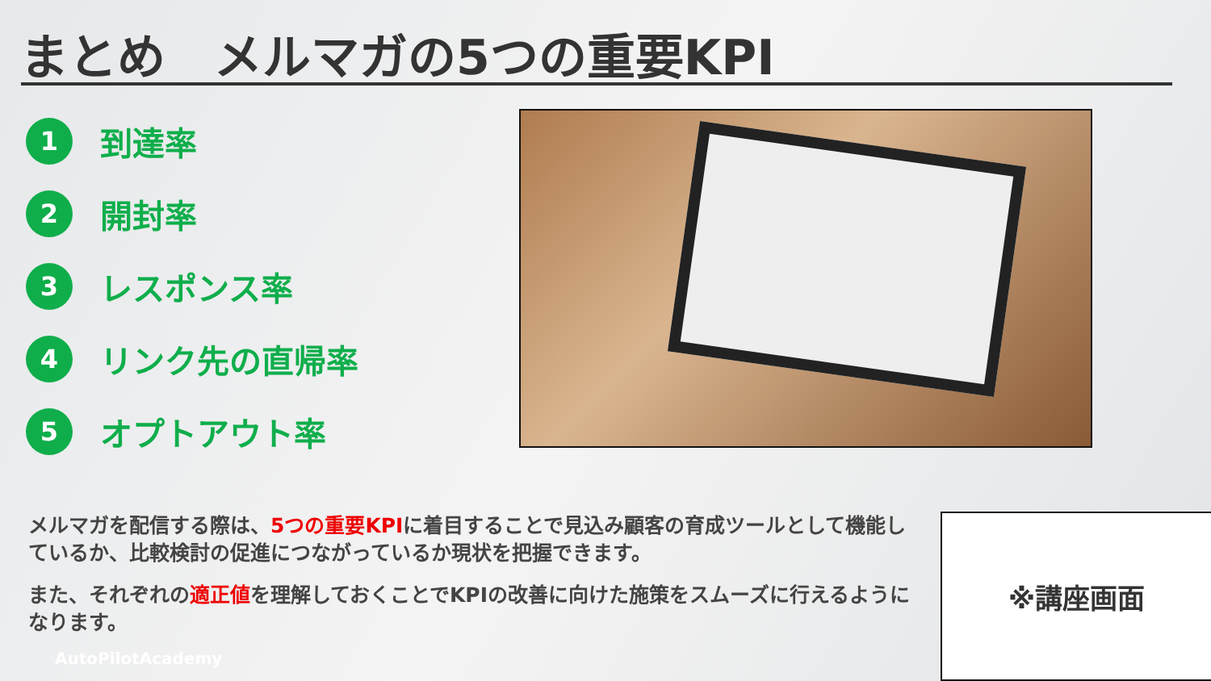まとめ　メルマガの5つの重要KPI
1 到達率
2 開封率
3 レスポンス率
4 リンク先の直帰率
5 オプトアウト率
メルマガを配信する際は、5つの重要KPIに着目することで見込み顧客の育成ツールとして機能しているか、比較検討の促進につながっているか現状を把握できます。
また、それぞれの適正値を理解しておくことでKPIの改善に向けた施策をスムーズに行えるようになります。
※講座画面
AutoPilotAcademy